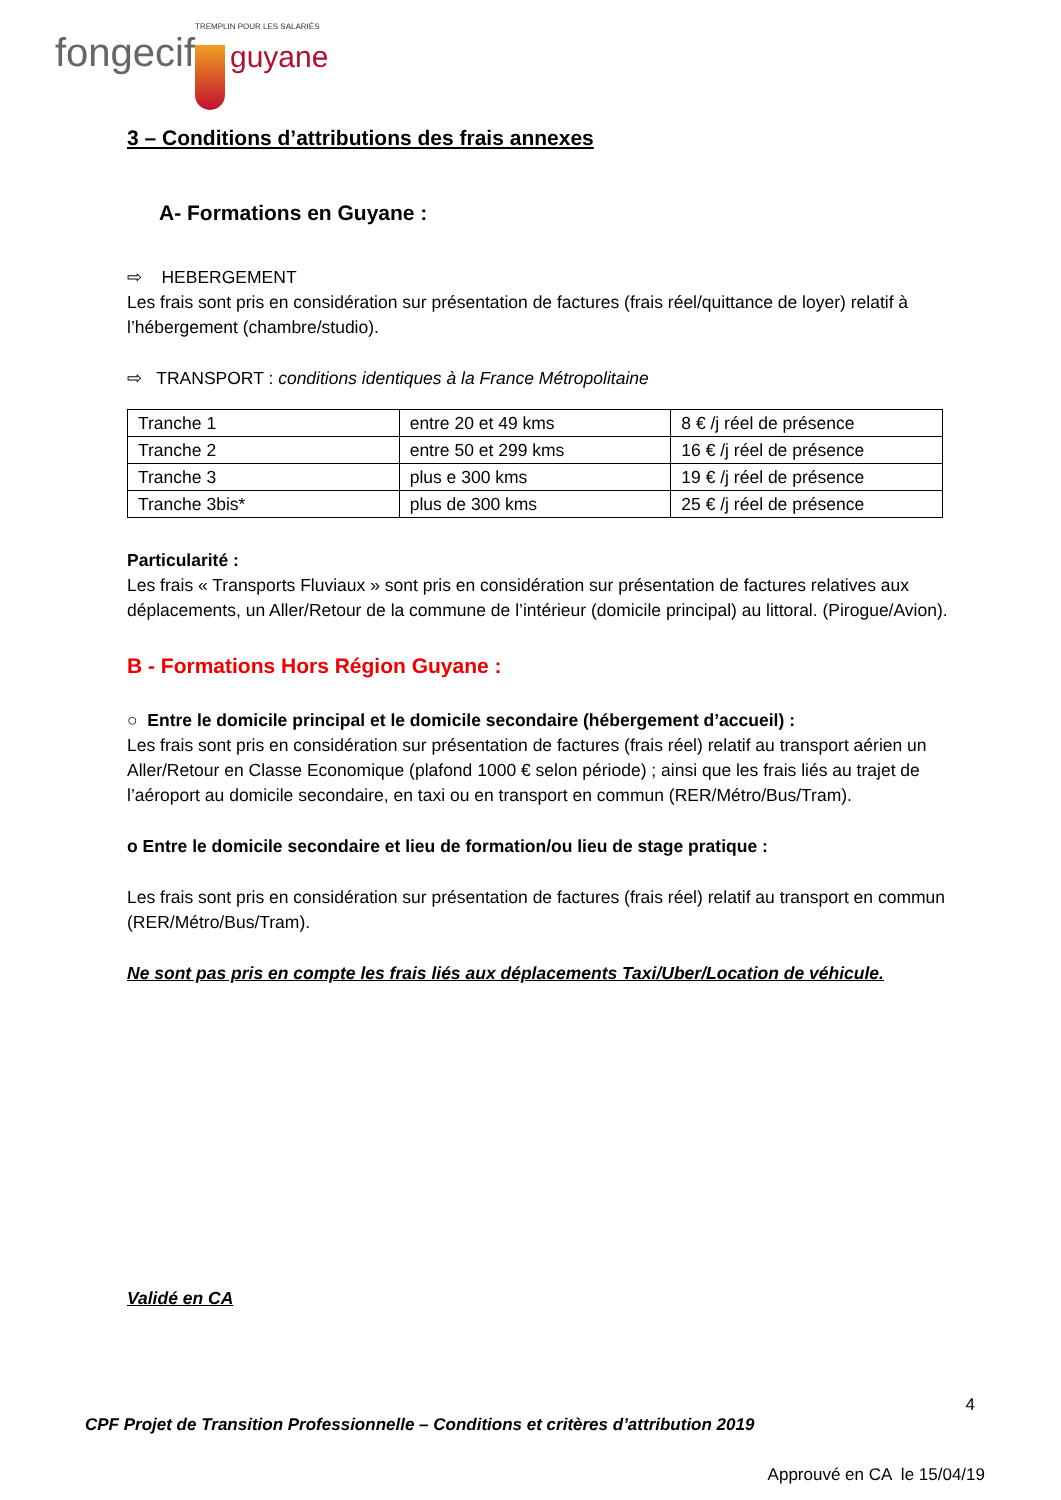TREMPLIN POUR LES SALARIÉS
fongecif guyane
3 – Conditions d’attributions des frais annexes
A- Formations en Guyane :
⇨ HEBERGEMENT
Les frais sont pris en considération sur présentation de factures (frais réel/quittance de loyer) relatif à l’hébergement (chambre/studio).
⇨ TRANSPORT : conditions identiques à la France Métropolitaine
| Tranche 1 | entre 20 et 49 kms | 8 € /j réel de présence |
| Tranche 2 | entre 50 et 299 kms | 16 € /j réel de présence |
| Tranche 3 | plus e 300 kms | 19 € /j réel de présence |
| Tranche 3bis* | plus de 300 kms | 25 € /j réel de présence |
Particularité :
Les frais « Transports Fluviaux » sont pris en considération sur présentation de factures relatives aux déplacements, un Aller/Retour de la commune de l’intérieur (domicile principal) au littoral. (Pirogue/Avion).
B - Formations Hors Région Guyane :
○ Entre le domicile principal et le domicile secondaire (hébergement d’accueil) :
Les frais sont pris en considération sur présentation de factures (frais réel) relatif au transport aérien un Aller/Retour en Classe Economique (plafond 1000 € selon période) ; ainsi que les frais liés au trajet de l’aéroport au domicile secondaire, en taxi ou en transport en commun (RER/Métro/Bus/Tram).
o Entre le domicile secondaire et lieu de formation/ou lieu de stage pratique :
Les frais sont pris en considération sur présentation de factures (frais réel) relatif au transport en commun (RER/Métro/Bus/Tram).
Ne sont pas pris en compte les frais liés aux déplacements Taxi/Uber/Location de véhicule.
Validé en CA
4
CPF Projet de Transition Professionnelle – Conditions et critères d’attribution 2019
Approuvé en CA le 15/04/19